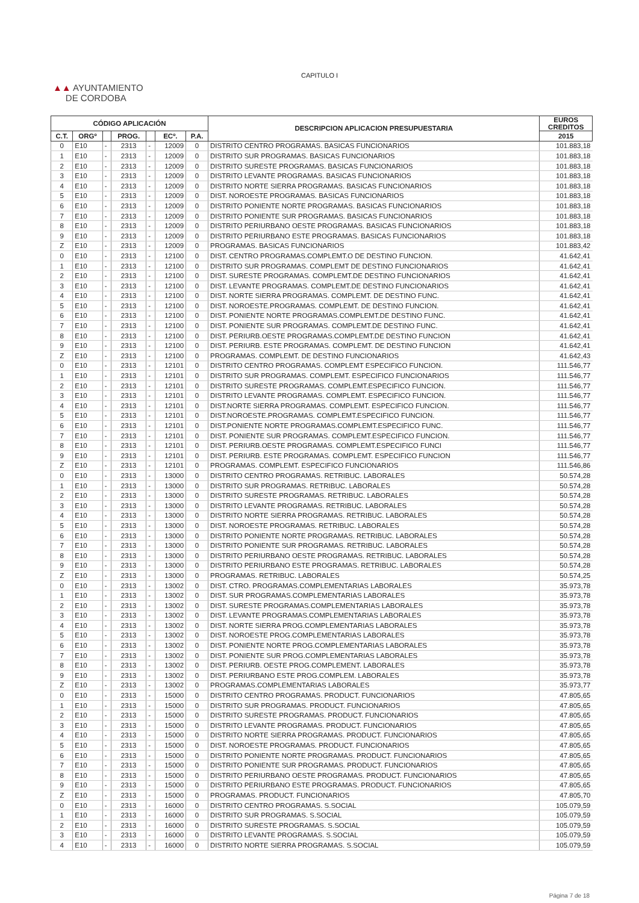CAPITULO I
▲▲ AYUNTAMIENTO
DE CORDOBA
| CÓDIGO APLICACIÓN | | | | | | | DESCRIPCION APLICACION PRESUPUESTARIA | EUROS CREDITOS | |
| --- | --- | --- | --- | --- | --- | --- | --- | --- | --- |
| C.T. | ORGº | | PROG. | | ECº. | P.A. | | 2015 | |
| 0 | E10 | - | 2313 | - | 12009 | 0 | | DISTRITO CENTRO PROGRAMAS. BASICAS FUNCIONARIOS | 101.883,18 |
| 1 | E10 | - | 2313 | - | 12009 | 0 | DISTRITO SUR PROGRAMAS. BASICAS FUNCIONARIOS | 101.883,18 | |
| 2 | E10 | - | 2313 | - | 12009 | 0 | DISTRITO SURESTE PROGRAMAS. BASICAS FUNCIONARIOS | 101.883,18 | |
| 3 | E10 | - | 2313 | - | 12009 | 0 | DISTRITO LEVANTE PROGRAMAS. BASICAS FUNCIONARIOS | 101.883,18 | |
| 4 | E10 | - | 2313 | - | 12009 | 0 | DISTRITO NORTE SIERRA PROGRAMAS. BASICAS FUNCIONARIOS | 101.883,18 | |
| 5 | E10 | - | 2313 | - | 12009 | 0 | DIST. NOROESTE PROGRAMAS. BASICAS FUNCIONARIOS | 101.883,18 | |
| 6 | E10 | - | 2313 | - | 12009 | 0 | DISTRITO PONIENTE NORTE PROGRAMAS. BASICAS FUNCIONARIOS | 101.883,18 | |
| 7 | E10 | - | 2313 | - | 12009 | 0 | DISTRITO PONIENTE SUR PROGRAMAS. BASICAS FUNCIONARIOS | 101.883,18 | |
| 8 | E10 | - | 2313 | - | 12009 | 0 | DISTRITO PERIURBANO OESTE PROGRAMAS. BASICAS FUNCIONARIOS | 101.883,18 | |
| 9 | E10 | - | 2313 | - | 12009 | 0 | DISTRITO PERIURBANO ESTE PROGRAMAS. BASICAS FUNCIONARIOS | 101.883,18 | |
| Z | E10 | - | 2313 | - | 12009 | 0 | PROGRAMAS. BASICAS FUNCIONARIOS | 101.883,42 | |
| 0 | E10 | - | 2313 | - | 12100 | 0 | DIST. CENTRO PROGRAMAS.COMPLEMT.O DE DESTINO FUNCION. | 41.642,41 | |
| 1 | E10 | - | 2313 | - | 12100 | 0 | DISTRITO SUR PROGRAMAS. COMPLEMT DE DESTINO FUNCIONARIOS | 41.642,41 | |
| 2 | E10 | - | 2313 | - | 12100 | 0 | DIST. SURESTE PROGRAMAS. COMPLEMT.DE DESTINO FUNCIONARIOS | 41.642,41 | |
| 3 | E10 | - | 2313 | - | 12100 | 0 | DIST. LEVANTE PROGRAMAS. COMPLEMT.DE DESTINO FUNCIONARIOS | 41.642,41 | |
| 4 | E10 | - | 2313 | - | 12100 | 0 | DIST. NORTE SIERRA PROGRAMAS. COMPLEMT. DE DESTINO FUNC. | 41.642,41 | |
| 5 | E10 | - | 2313 | - | 12100 | 0 | DIST. NOROESTE.PROGRAMAS. COMPLEMT. DE DESTINO FUNCION. | 41.642,41 | |
| 6 | E10 | - | 2313 | - | 12100 | 0 | DIST. PONIENTE NORTE PROGRAMAS.COMPLEMT.DE DESTINO FUNC. | 41.642,41 | |
| 7 | E10 | - | 2313 | - | 12100 | 0 | DIST. PONIENTE SUR PROGRAMAS. COMPLEMT.DE DESTINO FUNC. | 41.642,41 | |
| 8 | E10 | - | 2313 | - | 12100 | 0 | DIST. PERIURB.OESTE PROGRAMAS.COMPLEMT.DE DESTINO FUNCION | 41.642,41 | |
| 9 | E10 | - | 2313 | - | 12100 | 0 | DIST. PERIURB. ESTE PROGRAMAS. COMPLEMT. DE DESTINO FUNCION | 41.642,41 | |
| Z | E10 | - | 2313 | - | 12100 | 0 | PROGRAMAS. COMPLEMT. DE DESTINO FUNCIONARIOS | 41.642,43 | |
| 0 | E10 | - | 2313 | - | 12101 | 0 | DISTRITO CENTRO PROGRAMAS. COMPLEMT ESPECIFICO FUNCION. | 111.546,77 | |
| 1 | E10 | - | 2313 | - | 12101 | 0 | DISTRITO SUR PROGRAMAS. COMPLEMT. ESPECIFICO FUNCIONARIOS | 111.546,77 | |
| 2 | E10 | - | 2313 | - | 12101 | 0 | DISTRITO SURESTE PROGRAMAS. COMPLEMT.ESPECIFICO FUNCION. | 111.546,77 | |
| 3 | E10 | - | 2313 | - | 12101 | 0 | DISTRITO LEVANTE PROGRAMAS. COMPLEMT. ESPECIFICO FUNCION. | 111.546,77 | |
| 4 | E10 | - | 2313 | - | 12101 | 0 | DIST.NORTE SIERRA PROGRAMAS. COMPLEMT. ESPECIFICO FUNCION. | 111.546,77 | |
| 5 | E10 | - | 2313 | - | 12101 | 0 | DIST.NOROESTE.PROGRAMAS. COMPLEMT.ESPECIFICO FUNCION. | 111.546,77 | |
| 6 | E10 | - | 2313 | - | 12101 | 0 | DIST.PONIENTE NORTE PROGRAMAS.COMPLEMT.ESPECIFICO FUNC. | 111.546,77 | |
| 7 | E10 | - | 2313 | - | 12101 | 0 | DIST. PONIENTE SUR PROGRAMAS. COMPLEMT.ESPECIFICO FUNCION. | 111.546,77 | |
| 8 | E10 | - | 2313 | - | 12101 | 0 | DIST. PERIURB.OESTE PROGRAMAS. COMPLEMT.ESPECIFICO FUNCI | 111.546,77 | |
| 9 | E10 | - | 2313 | - | 12101 | 0 | DIST. PERIURB. ESTE PROGRAMAS. COMPLEMT. ESPECIFICO FUNCION | 111.546,77 | |
| Z | E10 | - | 2313 | - | 12101 | 0 | PROGRAMAS. COMPLEMT. ESPECIFICO FUNCIONARIOS | 111.546,86 | |
| 0 | E10 | - | 2313 | - | 13000 | 0 | DISTRITO CENTRO PROGRAMAS. RETRIBUC. LABORALES | 50.574,28 | |
| 1 | E10 | - | 2313 | - | 13000 | 0 | DISTRITO SUR PROGRAMAS. RETRIBUC. LABORALES | 50.574,28 | |
| 2 | E10 | - | 2313 | - | 13000 | 0 | DISTRITO SURESTE PROGRAMAS. RETRIBUC. LABORALES | 50.574,28 | |
| 3 | E10 | - | 2313 | - | 13000 | 0 | DISTRITO LEVANTE PROGRAMAS. RETRIBUC. LABORALES | 50.574,28 | |
| 4 | E10 | - | 2313 | - | 13000 | 0 | DISTRITO NORTE SIERRA PROGRAMAS. RETRIBUC. LABORALES | 50.574,28 | |
| 5 | E10 | - | 2313 | - | 13000 | 0 | DIST. NOROESTE PROGRAMAS. RETRIBUC. LABORALES | 50.574,28 | |
| 6 | E10 | - | 2313 | - | 13000 | 0 | DISTRITO PONIENTE NORTE PROGRAMAS. RETRIBUC. LABORALES | 50.574,28 | |
| 7 | E10 | - | 2313 | - | 13000 | 0 | DISTRITO PONIENTE SUR PROGRAMAS. RETRIBUC. LABORALES | 50.574,28 | |
| 8 | E10 | - | 2313 | - | 13000 | 0 | DISTRITO PERIURBANO OESTE PROGRAMAS. RETRIBUC. LABORALES | 50.574,28 | |
| 9 | E10 | - | 2313 | - | 13000 | 0 | DISTRITO PERIURBANO ESTE PROGRAMAS. RETRIBUC. LABORALES | 50.574,28 | |
| Z | E10 | - | 2313 | - | 13000 | 0 | PROGRAMAS. RETRIBUC. LABORALES | 50.574,25 | |
| 0 | E10 | - | 2313 | - | 13002 | 0 | DIST. CTRO. PROGRAMAS.COMPLEMENTARIAS LABORALES | 35.973,78 | |
| 1 | E10 | - | 2313 | - | 13002 | 0 | DIST. SUR PROGRAMAS.COMPLEMENTARIAS LABORALES | 35.973,78 | |
| 2 | E10 | - | 2313 | - | 13002 | 0 | DIST. SURESTE PROGRAMAS.COMPLEMENTARIAS LABORALES | 35.973,78 | |
| 3 | E10 | - | 2313 | - | 13002 | 0 | DIST. LEVANTE PROGRAMAS.COMPLEMENTARIAS LABORALES | 35.973,78 | |
| 4 | E10 | - | 2313 | - | 13002 | 0 | DIST. NORTE SIERRA PROG.COMPLEMENTARIAS LABORALES | 35.973,78 | |
| 5 | E10 | - | 2313 | - | 13002 | 0 | DIST. NOROESTE PROG.COMPLEMENTARIAS LABORALES | 35.973,78 | |
| 6 | E10 | - | 2313 | - | 13002 | 0 | DIST. PONIENTE NORTE PROG.COMPLEMENTARIAS LABORALES | 35.973,78 | |
| 7 | E10 | - | 2313 | - | 13002 | 0 | DIST. PONIENTE SUR PROG.COMPLEMENTARIAS LABORALES | 35.973,78 | |
| 8 | E10 | - | 2313 | - | 13002 | 0 | DIST. PERIURB. OESTE PROG.COMPLEMENT. LABORALES | 35.973,78 | |
| 9 | E10 | - | 2313 | - | 13002 | 0 | DIST. PERIURBANO ESTE PROG.COMPLEM. LABORALES | 35.973,78 | |
| Z | E10 | - | 2313 | - | 13002 | 0 | PROGRAMAS.COMPLEMENTARIAS LABORALES | 35.973,77 | |
| 0 | E10 | - | 2313 | - | 15000 | 0 | DISTRITO CENTRO PROGRAMAS. PRODUCT. FUNCIONARIOS | 47.805,65 | |
| 1 | E10 | - | 2313 | - | 15000 | 0 | DISTRITO SUR PROGRAMAS. PRODUCT. FUNCIONARIOS | 47.805,65 | |
| 2 | E10 | - | 2313 | - | 15000 | 0 | DISTRITO SURESTE PROGRAMAS. PRODUCT. FUNCIONARIOS | 47.805,65 | |
| 3 | E10 | - | 2313 | - | 15000 | 0 | DISTRITO LEVANTE PROGRAMAS. PRODUCT. FUNCIONARIOS | 47.805,65 | |
| 4 | E10 | - | 2313 | - | 15000 | 0 | DISTRITO NORTE SIERRA PROGRAMAS. PRODUCT. FUNCIONARIOS | 47.805,65 | |
| 5 | E10 | - | 2313 | - | 15000 | 0 | DIST. NOROESTE PROGRAMAS. PRODUCT. FUNCIONARIOS | 47.805,65 | |
| 6 | E10 | - | 2313 | - | 15000 | 0 | DISTRITO PONIENTE NORTE PROGRAMAS. PRODUCT. FUNCIONARIOS | 47.805,65 | |
| 7 | E10 | - | 2313 | - | 15000 | 0 | DISTRITO PONIENTE SUR PROGRAMAS. PRODUCT. FUNCIONARIOS | 47.805,65 | |
| 8 | E10 | - | 2313 | - | 15000 | 0 | DISTRITO PERIURBANO OESTE PROGRAMAS. PRODUCT. FUNCIONARIOS | 47.805,65 | |
| 9 | E10 | - | 2313 | - | 15000 | 0 | DISTRITO PERIURBANO ESTE PROGRAMAS. PRODUCT. FUNCIONARIOS | 47.805,65 | |
| Z | E10 | - | 2313 | - | 15000 | 0 | PROGRAMAS. PRODUCT. FUNCIONARIOS | 47.805,70 | |
| 0 | E10 | - | 2313 | - | 16000 | 0 | DISTRITO CENTRO PROGRAMAS. S.SOCIAL | 105.079,59 | |
| 1 | E10 | - | 2313 | - | 16000 | 0 | DISTRITO SUR PROGRAMAS. S.SOCIAL | 105.079,59 | |
| 2 | E10 | - | 2313 | - | 16000 | 0 | DISTRITO SURESTE PROGRAMAS. S.SOCIAL | 105.079,59 | |
| 3 | E10 | - | 2313 | - | 16000 | 0 | DISTRITO LEVANTE PROGRAMAS. S.SOCIAL | 105.079,59 | |
| 4 | E10 | - | 2313 | - | 16000 | 0 | DISTRITO NORTE SIERRA PROGRAMAS. S.SOCIAL | 105.079,59 | |
Página 7 de 18